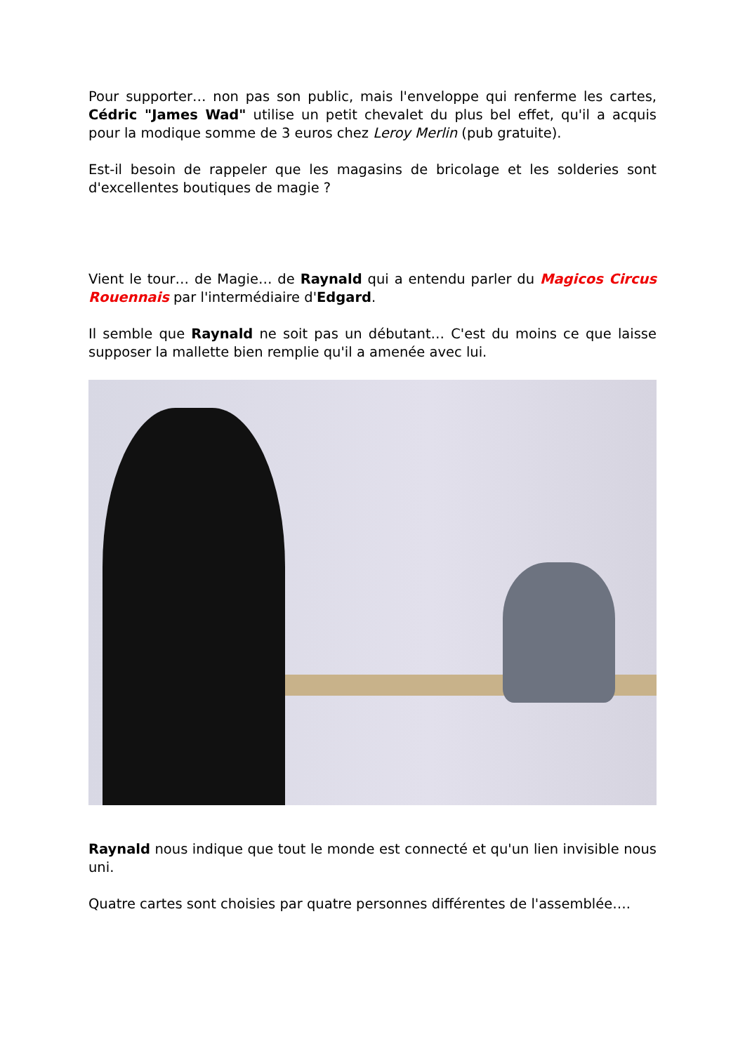Pour supporter… non pas son public, mais l'enveloppe qui renferme les cartes, Cédric "James Wad" utilise un petit chevalet du plus bel effet, qu'il a acquis pour la modique somme de 3 euros chez Leroy Merlin (pub gratuite).
Est-il besoin de rappeler que les magasins de bricolage et les solderies sont d'excellentes boutiques de magie ?
Vient le tour… de Magie… de Raynald qui a entendu parler du Magicos Circus Rouennais par l'intermédiaire d'Edgard.
Il semble que Raynald ne soit pas un débutant… C'est du moins ce que laisse supposer la mallette bien remplie qu'il a amenée avec lui.
Raynald nous indique que tout le monde est connecté et qu'un lien invisible nous uni.
Quatre cartes sont choisies par quatre personnes différentes de l'assemblée….